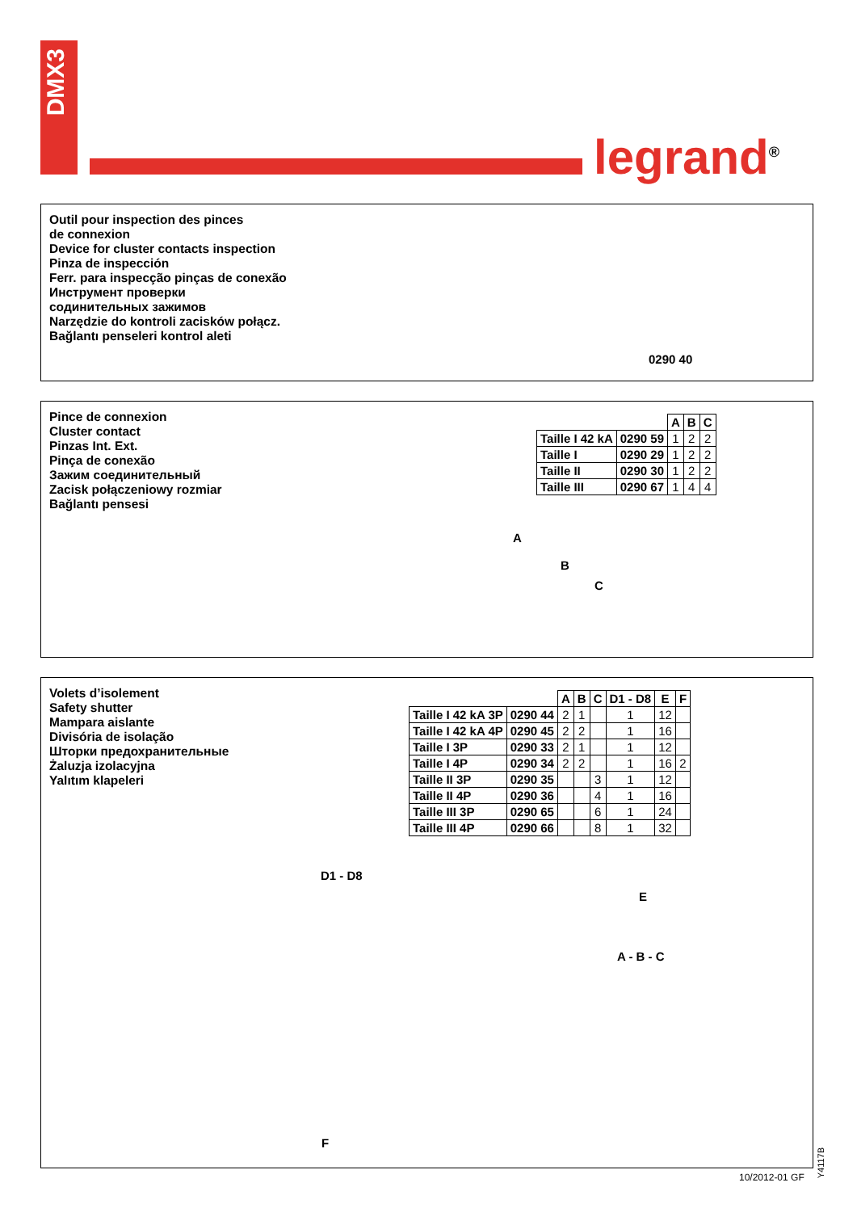DMX3
legrand<sup>®</sup>
Outil pour inspection des pinces
de connexion
Device for cluster contacts inspection
Pinza de inspección
Ferr. para inspecção pinças de conexão
Инструмент проверки
содинительных зажимов
Narzędzie do kontroli zacisków połącz.
Bağlantı penseleri kontrol aleti
0290 40
Pince de connexion
Cluster contact
Pinzas Int. Ext.
Pinça de conexão
Зажим соединительный
Zacisk połączeniowy rozmiar
Bağlantı pensesi
| | | A | B | C |
| --- | --- | --- | --- | --- |
| Taille I 42 kA | 0290 59 | 1 | 2 | 2 |
| Taille I | 0290 29 | 1 | 2 | 2 |
| Taille II | 0290 30 | 1 | 2 | 2 |
| Taille III | 0290 67 | 1 | 4 | 4 |
A
B
C
Volets d’isolement
Safety shutter
Mampara aislante
Divisória de isolação
Шторки предохранительные
Żaluzja izolacyjna
Yalıtım klapeleri
| | | A | B | C | D1 - D8 | E | F |
| --- | --- | --- | --- | --- | --- | --- | --- |
| Taille I 42 kA 3P | 0290 44 | 2 | 1 | | 1 | 12 | |
| Taille I 42 kA 4P | 0290 45 | 2 | 2 | | 1 | 16 | |
| Taille I 3P | 0290 33 | 2 | 1 | | 1 | 12 | |
| Taille I 4P | 0290 34 | 2 | 2 | | 1 | 16 | 2 |
| Taille II 3P | 0290 35 | | | 3 | 1 | 12 | |
| Taille II 4P | 0290 36 | | | 4 | 1 | 16 | |
| Taille III 3P | 0290 65 | | | 6 | 1 | 24 | |
| Taille III 4P | 0290 66 | | | 8 | 1 | 32 | |
D1 - D8
E
A - B - C
F
Y4117B
10/2012-01 GF